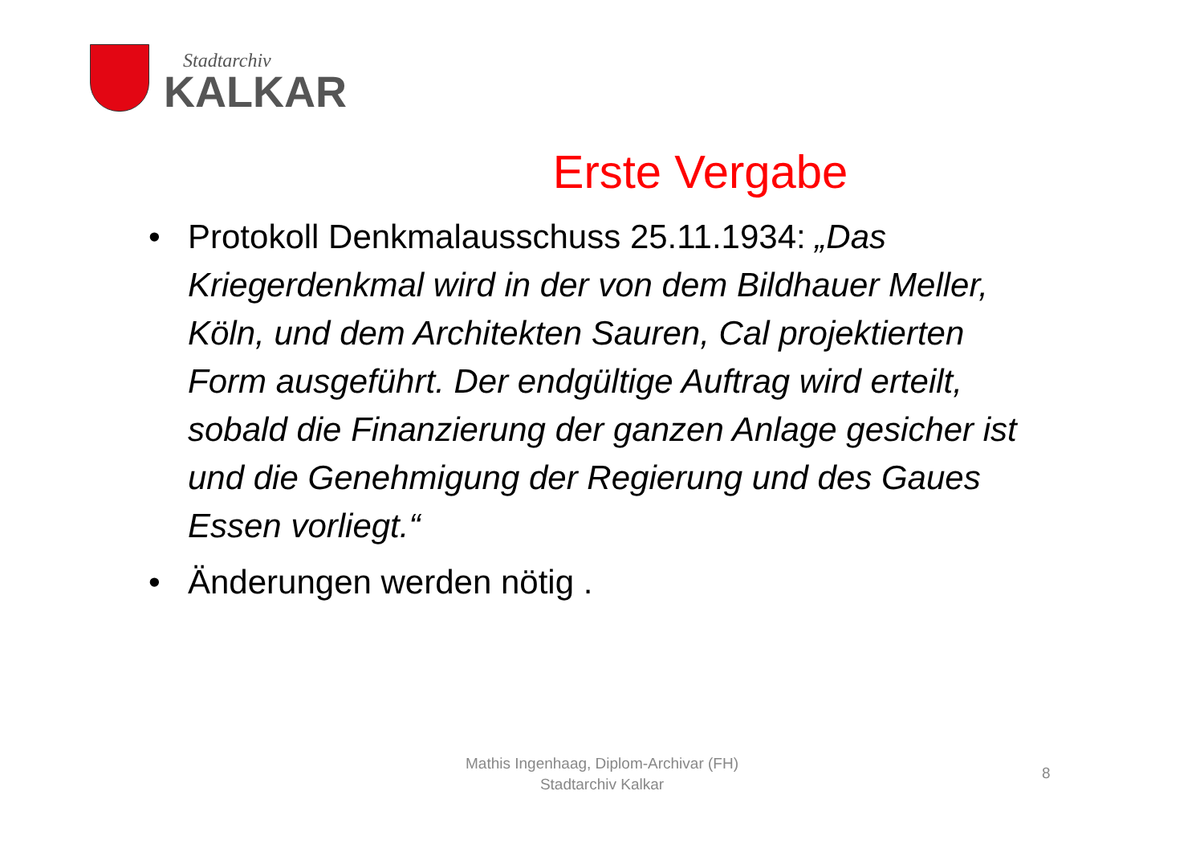Stadtarchiv
KALKAR
Erste Vergabe
• Protokoll Denkmalausschuss 25.11.1934: „Das Kriegerdenkmal wird in der von dem Bildhauer Meller, Köln, und dem Architekten Sauren, Cal projektierten Form ausgeführt. Der endgültige Auftrag wird erteilt, sobald die Finanzierung der ganzen Anlage gesicher ist und die Genehmigung der Regierung und des Gaues Essen vorliegt.“
• Änderungen werden nötig .
Mathis Ingenhaag, Diplom-Archivar (FH)
Stadtarchiv Kalkar
8